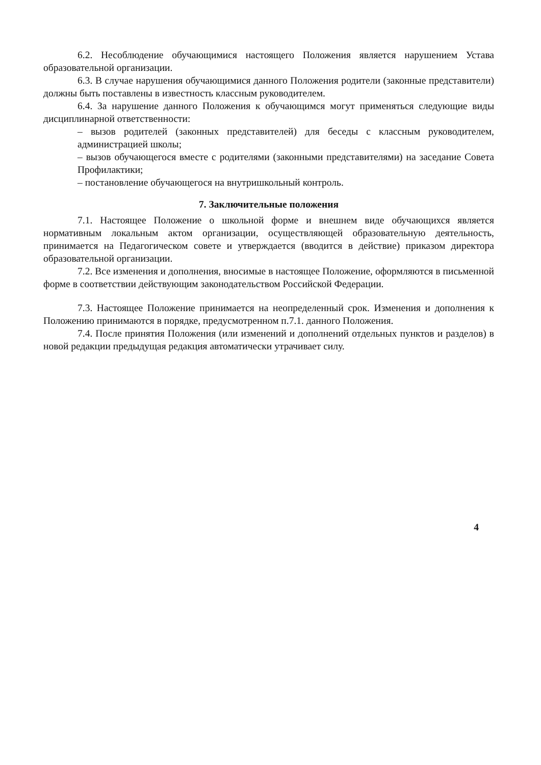6.2. Несоблюдение обучающимися настоящего Положения является нарушением Устава образовательной организации.
6.3. В случае нарушения обучающимися данного Положения родители (законные представители) должны быть поставлены в известность классным руководителем.
6.4. За нарушение данного Положения к обучающимся могут применяться следующие виды дисциплинарной ответственности:
– вызов родителей (законных представителей) для беседы с классным руководителем, администрацией школы;
– вызов обучающегося вместе с родителями (законными представителями) на заседание Совета Профилактики;
– постановление обучающегося на внутришкольный контроль.
7. Заключительные положения
7.1. Настоящее Положение о школьной форме и внешнем виде обучающихся является нормативным локальным актом организации, осуществляющей образовательную деятельность, принимается на Педагогическом совете и утверждается (вводится в действие) приказом директора образовательной организации.
7.2. Все изменения и дополнения, вносимые в настоящее Положение, оформляются в письменной форме в соответствии действующим законодательством Российской Федерации.
7.3. Настоящее Положение принимается на неопределенный срок. Изменения и дополнения к Положению принимаются в порядке, предусмотренном п.7.1. данного Положения.
7.4. После принятия Положения (или изменений и дополнений отдельных пунктов и разделов) в новой редакции предыдущая редакция автоматически утрачивает силу.
4